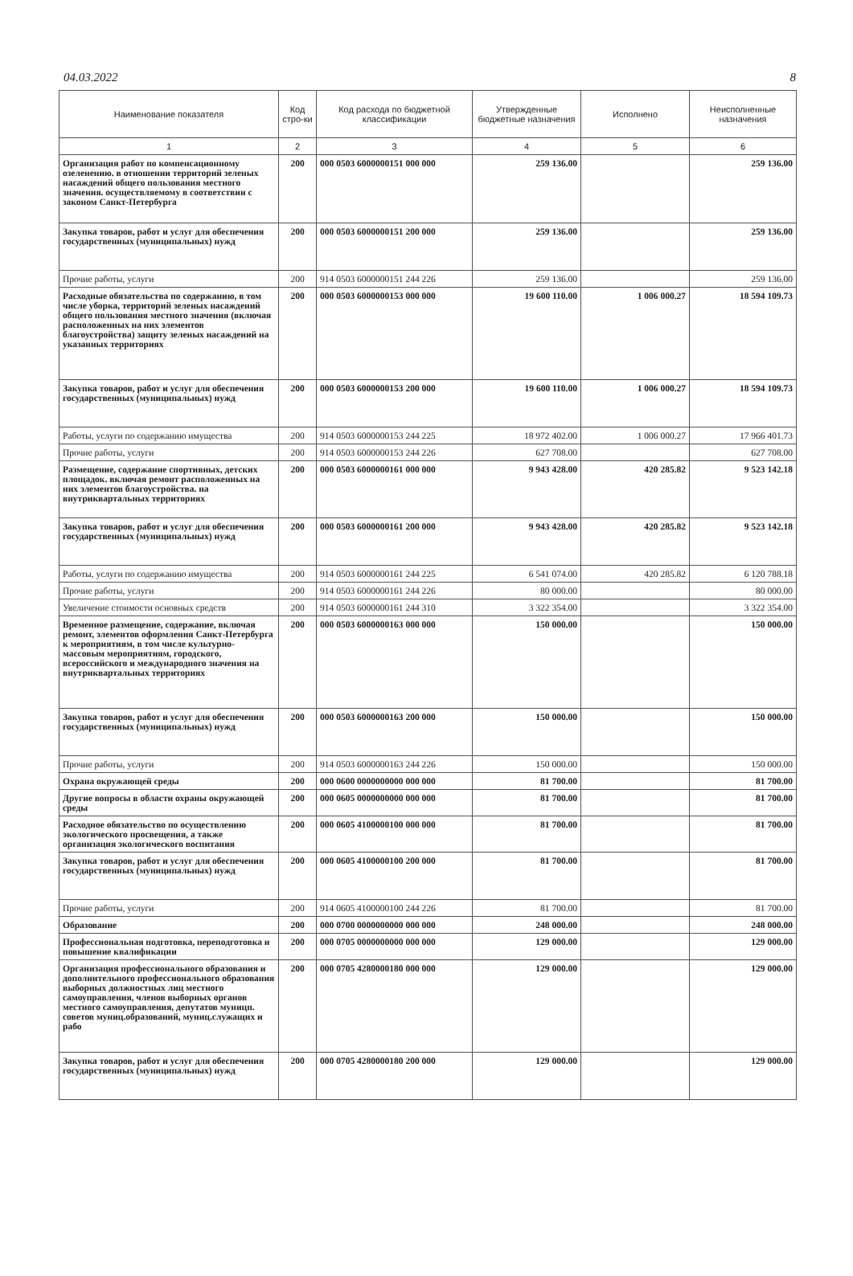04.03.2022 8
| Наименование показателя | Код стро-ки | Код расхода по бюджетной классификации | Утвержденные бюджетные назначения | Исполнено | Неисполненные назначения |
| --- | --- | --- | --- | --- | --- |
| 1 | 2 | 3 | 4 | 5 | 6 |
| Организация работ по компенсационному озеленению. в отношении территорий зеленых насаждений общего пользования местного значения. осуществляемому в соответствии с законом Санкт-Петербурга | 200 | 000 0503 6000000151 000 000 | 259 136.00 | | 259 136.00 |
| Закупка товаров, работ и услуг для обеспечения государственных (муниципальных) нужд | 200 | 000 0503 6000000151 200 000 | 259 136.00 | | 259 136.00 |
| Прочие работы, услуги | 200 | 914 0503 6000000151 244 226 | 259 136.00 | | 259 136.00 |
| Расходные обязательства по содержанию, в том числе уборка, территорий зеленых насаждений общего пользования местного значения (включая расположенных на них элементов благоустройства) защиту зеленых насаждений на указанных территориях | 200 | 000 0503 6000000153 000 000 | 19 600 110.00 | 1 006 000.27 | 18 594 109.73 |
| Закупка товаров, работ и услуг для обеспечения государственных (муниципальных) нужд | 200 | 000 0503 6000000153 200 000 | 19 600 110.00 | 1 006 000.27 | 18 594 109.73 |
| Работы, услуги по содержанию имущества | 200 | 914 0503 6000000153 244 225 | 18 972 402.00 | 1 006 000.27 | 17 966 401.73 |
| Прочие работы, услуги | 200 | 914 0503 6000000153 244 226 | 627 708.00 | | 627 708.00 |
| Размещение, содержание спортивных, детских площадок. включая ремонт расположенных на них элементов благоустройства. на внутриквартальных территориях | 200 | 000 0503 6000000161 000 000 | 9 943 428.00 | 420 285.82 | 9 523 142.18 |
| Закупка товаров, работ и услуг для обеспечения государственных (муниципальных) нужд | 200 | 000 0503 6000000161 200 000 | 9 943 428.00 | 420 285.82 | 9 523 142.18 |
| Работы, услуги по содержанию имущества | 200 | 914 0503 6000000161 244 225 | 6 541 074.00 | 420 285.82 | 6 120 788.18 |
| Прочие работы, услуги | 200 | 914 0503 6000000161 244 226 | 80 000.00 | | 80 000.00 |
| Увеличение стоимости основных средств | 200 | 914 0503 6000000161 244 310 | 3 322 354.00 | | 3 322 354.00 |
| Временное размещение, содержание, включая ремонт, элементов оформления Санкт-Петербурга к мероприятиям, в том числе культурно-массовым мероприятиям, городского, всероссийского и международного значения на внутриквартальных территориях | 200 | 000 0503 6000000163 000 000 | 150 000.00 | | 150 000.00 |
| Закупка товаров, работ и услуг для обеспечения государственных (муниципальных) нужд | 200 | 000 0503 6000000163 200 000 | 150 000.00 | | 150 000.00 |
| Прочие работы, услуги | 200 | 914 0503 6000000163 244 226 | 150 000.00 | | 150 000.00 |
| Охрана окружающей среды | 200 | 000 0600 0000000000 000 000 | 81 700.00 | | 81 700.00 |
| Другие вопросы в области охраны окружающей среды | 200 | 000 0605 0000000000 000 000 | 81 700.00 | | 81 700.00 |
| Расходное обязательство по осуществлению экологического просвещения, а также организация экологического воспитания | 200 | 000 0605 4100000100 000 000 | 81 700.00 | | 81 700.00 |
| Закупка товаров, работ и услуг для обеспечения государственных (муниципальных) нужд | 200 | 000 0605 4100000100 200 000 | 81 700.00 | | 81 700.00 |
| Прочие работы, услуги | 200 | 914 0605 4100000100 244 226 | 81 700.00 | | 81 700.00 |
| Образование | 200 | 000 0700 0000000000 000 000 | 248 000.00 | | 248 000.00 |
| Профессиональная подготовка, переподготовка и повышение квалификации | 200 | 000 0705 0000000000 000 000 | 129 000.00 | | 129 000.00 |
| Организация профессионального образования и дополнительного профессионального образования выборных должностных лиц местного самоуправления, членов выборных органов местного самоуправления, депутатов муницп. советов муниц.образований, муниц.служащих и рабо | 200 | 000 0705 4280000180 000 000 | 129 000.00 | | 129 000.00 |
| Закупка товаров, работ и услуг для обеспечения государственных (муниципальных) нужд | 200 | 000 0705 4280000180 200 000 | 129 000.00 | | 129 000.00 |